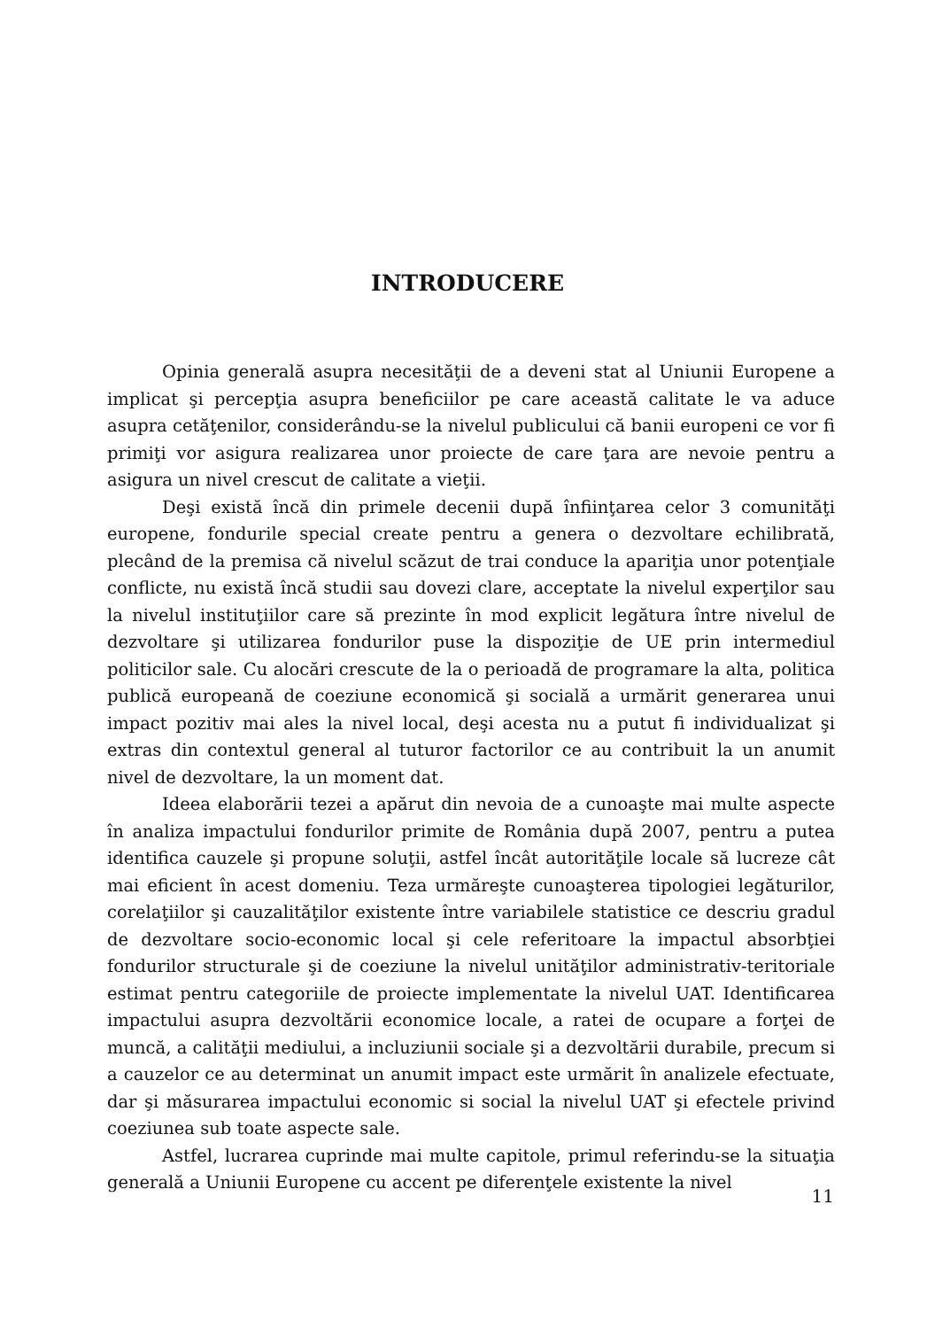INTRODUCERE
Opinia generală asupra necesităţii de a deveni stat al Uniunii Europene a implicat şi percepţia asupra beneficiilor pe care această calitate le va aduce asupra cetăţenilor, considerându-se la nivelul publicului că banii europeni ce vor fi primiţi vor asigura realizarea unor proiecte de care ţara are nevoie pentru a asigura un nivel crescut de calitate a vieţii.
Deşi există încă din primele decenii după înfiinţarea celor 3 comunităţi europene, fondurile special create pentru a genera o dezvoltare echilibrată, plecând de la premisa că nivelul scăzut de trai conduce la apariţia unor potenţiale conflicte, nu există încă studii sau dovezi clare, acceptate la nivelul experţilor sau la nivelul instituţiilor care să prezinte în mod explicit legătura între nivelul de dezvoltare şi utilizarea fondurilor puse la dispoziţie de UE prin intermediul politicilor sale. Cu alocări crescute de la o perioadă de programare la alta, politica publică europeană de coeziune economică şi socială a urmărit generarea unui impact pozitiv mai ales la nivel local, deşi acesta nu a putut fi individualizat şi extras din contextul general al tuturor factorilor ce au contribuit la un anumit nivel de dezvoltare, la un moment dat.
Ideea elaborării tezei a apărut din nevoia de a cunoaşte mai multe aspecte în analiza impactului fondurilor primite de România după 2007, pentru a putea identifica cauzele şi propune soluţii, astfel încât autorităţile locale să lucreze cât mai eficient în acest domeniu. Teza urmăreşte cunoaşterea tipologiei legăturilor, corelaţiilor şi cauzalităţilor existente între variabilele statistice ce descriu gradul de dezvoltare socio-economic local şi cele referitoare la impactul absorbţiei fondurilor structurale şi de coeziune la nivelul unităţilor administrativ-teritoriale estimat pentru categoriile de proiecte implementate la nivelul UAT. Identificarea impactului asupra dezvoltării economice locale, a ratei de ocupare a forţei de muncă, a calităţii mediului, a incluziunii sociale şi a dezvoltării durabile, precum si a cauzelor ce au determinat un anumit impact este urmărit în analizele efectuate, dar şi măsurarea impactului economic si social la nivelul UAT şi efectele privind coeziunea sub toate aspecte sale.
Astfel, lucrarea cuprinde mai multe capitole, primul referindu-se la situaţia generală a Uniunii Europene cu accent pe diferenţele existente la nivel
11